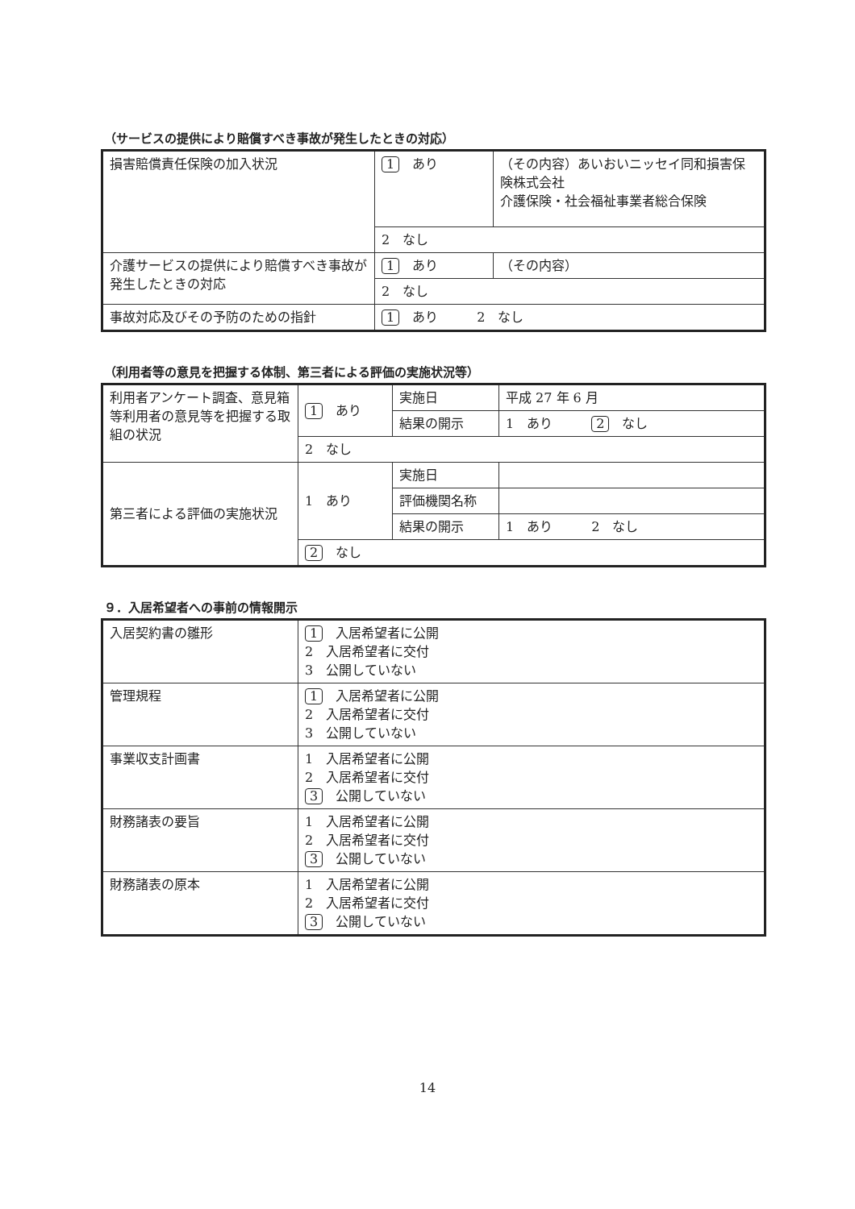（サービスの提供により賠償すべき事故が発生したときの対応）
| 損害賠償責任保険の加入状況 | 1 あり | （その内容）あいおいニッセイ同和損害保険株式会社 介護保険・社会福祉事業者総合保険 |
| | 2 なし | |
| 介護サービスの提供により賠償すべき事故が発生したときの対応 | 1 あり | （その内容） |
| | 2 なし | |
| 事故対応及びその予防のための指針 | 1 あり 2 なし | |
（利用者等の意見を把握する体制、第三者による評価の実施状況等）
| 利用者アンケート調査、意見箱等利用者の意見等を把握する取組の状況 | 1 あり | 実施日 | 平成 27 年 6 月 |
| | | 結果の開示 | 1 あり 2 なし |
| | 2 なし | | |
| 第三者による評価の実施状況 | 1 あり | 実施日 | |
| | | 評価機関名称 | |
| | | 結果の開示 | 1 あり 2 なし |
| | 2 なし | | |
９．入居希望者への事前の情報開示
| 入居契約書の雛形 | 1 入居希望者に公開 2 入居希望者に交付 3 公開していない |
| 管理規程 | 1 入居希望者に公開 2 入居希望者に交付 3 公開していない |
| 事業収支計画書 | 1 入居希望者に公開 2 入居希望者に交付 3 公開していない |
| 財務諸表の要旨 | 1 入居希望者に公開 2 入居希望者に交付 3 公開していない |
| 財務諸表の原本 | 1 入居希望者に公開 2 入居希望者に交付 3 公開していない |
14